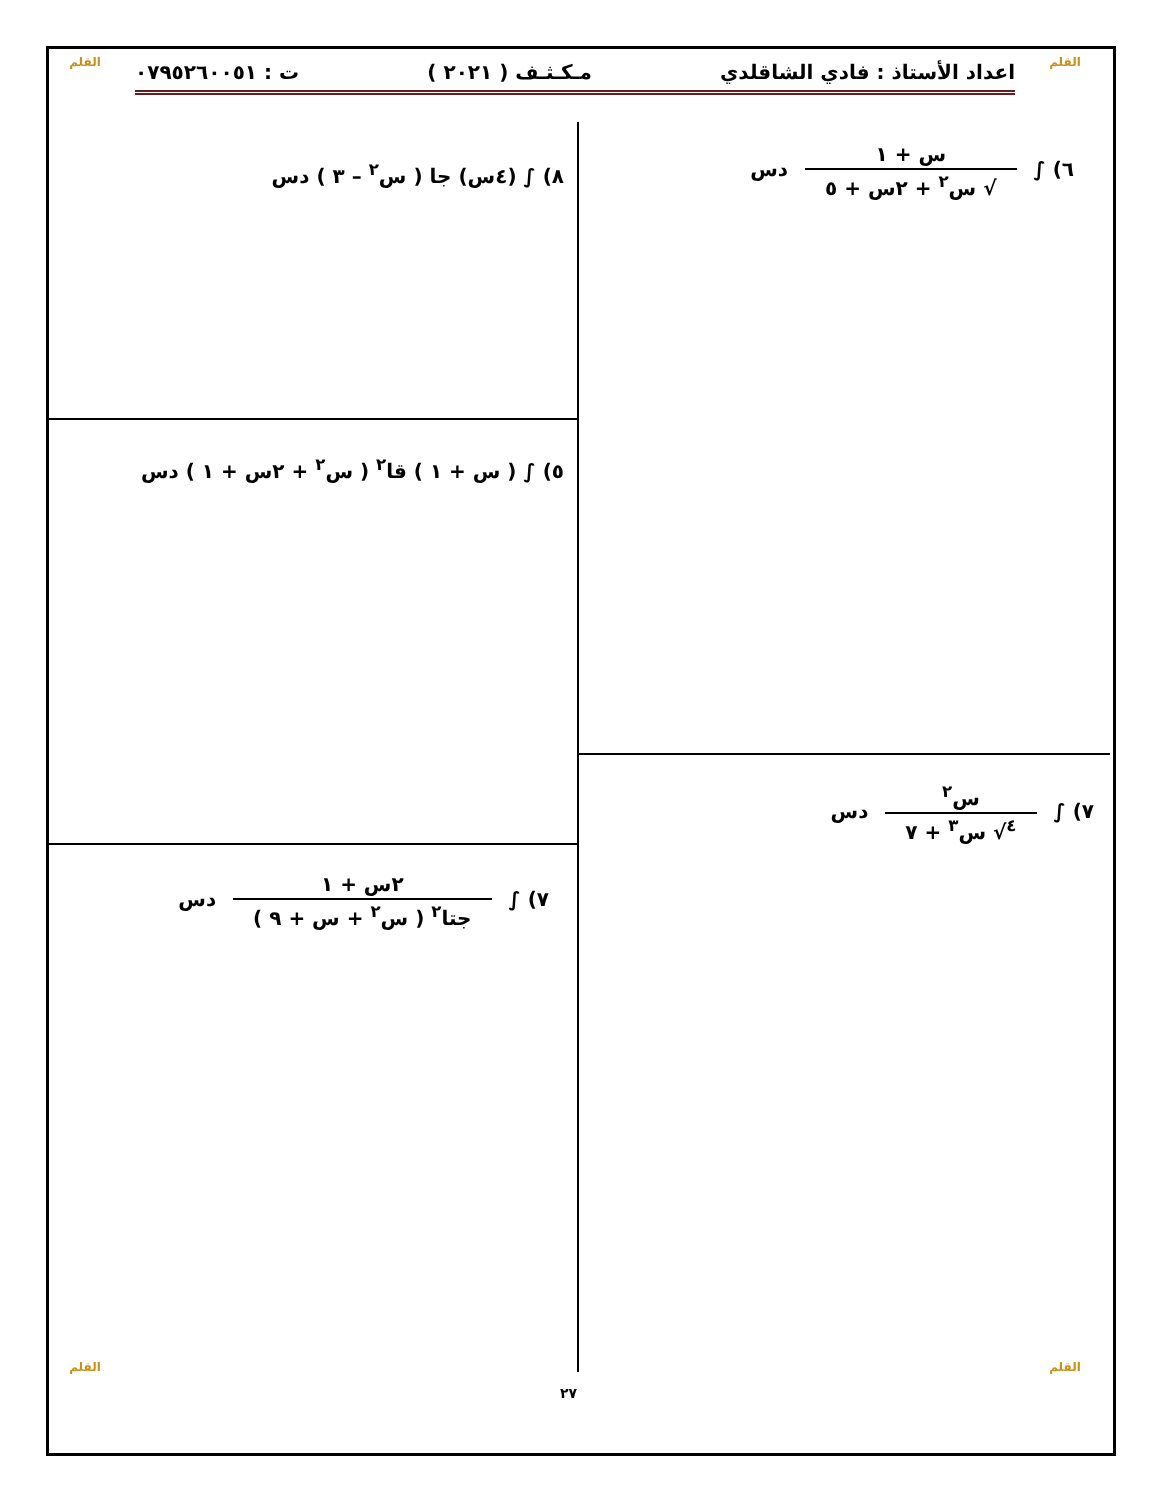القلم
القلم اعداد الأستاذ : فادي الشاقلدي مـكـثـف ( ٢٠٢١ ) ت : ٠٧٩٥٢٦٠٠٥١
٦) ∫
س + ١
√ س<sup>٢</sup> + ٢س + ٥
دس
٨) ∫ (٤س) جا ( س<sup>٢</sup> – ٣ ) دس
٥) ∫ ( س + ١ ) قا<sup>٢</sup> ( س<sup>٢</sup> + ٢س + ١ ) دس
٧) ∫
س<sup>٢</sup>
<sup>٤</sup>√ س<sup>٣</sup> + ٧
دس
٧) ∫
٢س + ١
جتا<sup>٢</sup> ( س<sup>٢</sup> + س + ٩ )
دس
٢٧
القلم القلم